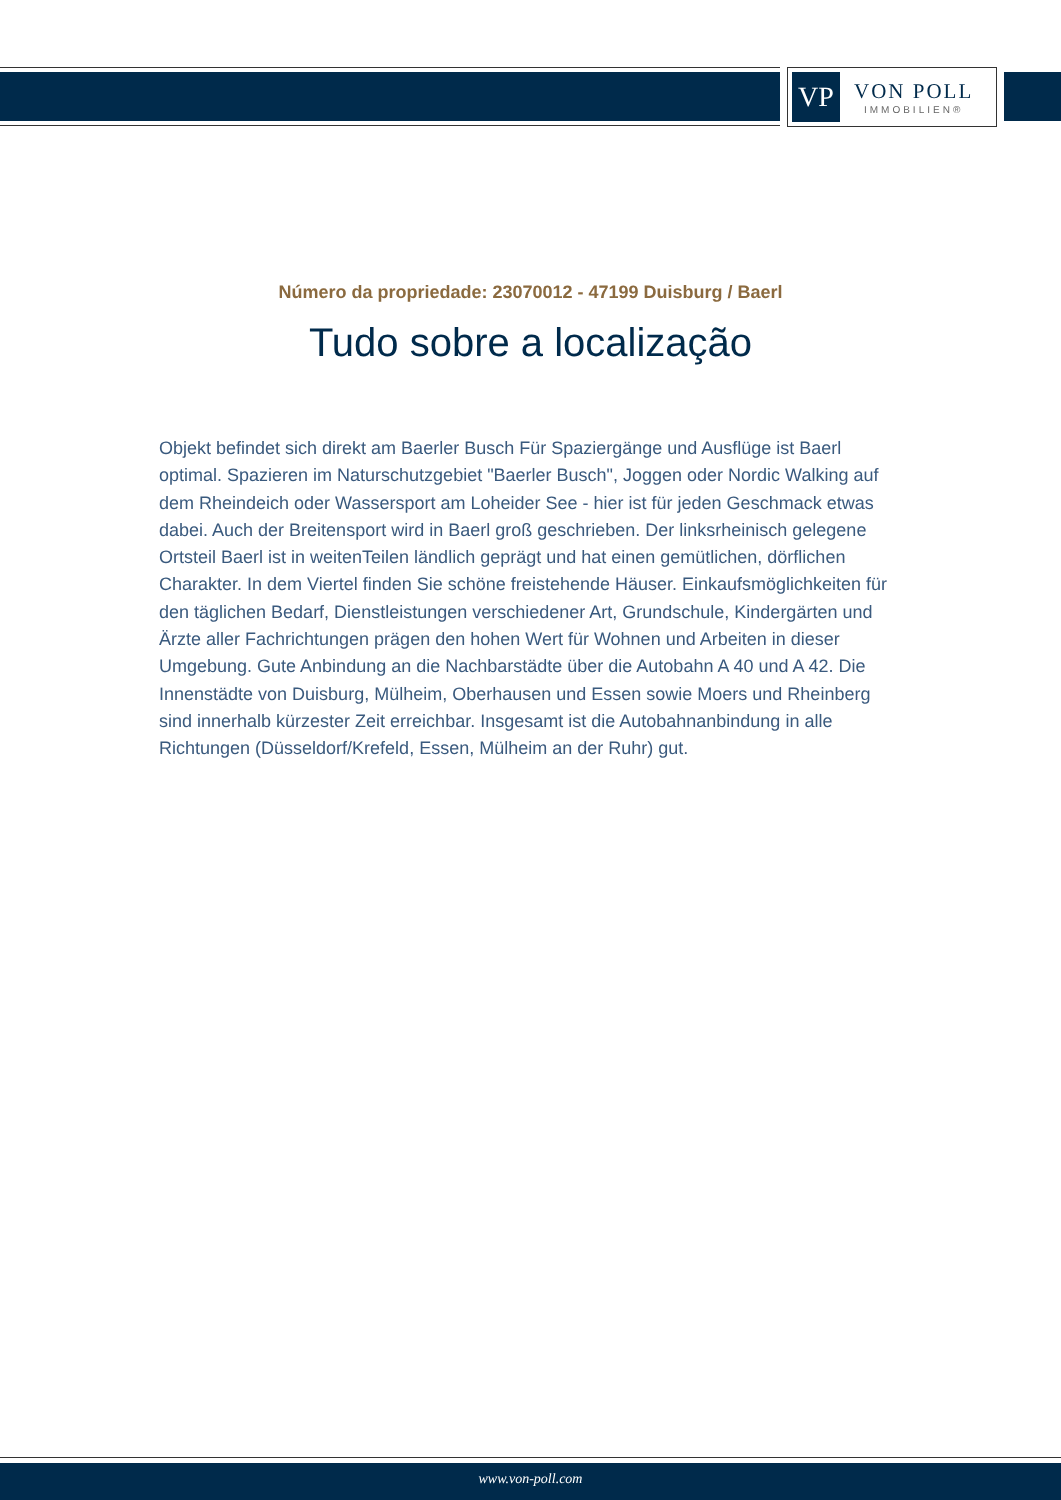VP
VON POLL
IMMOBILIEN®
Número da propriedade: 23070012 - 47199 Duisburg / Baerl
Tudo sobre a localização
Objekt befindet sich direkt am Baerler Busch Für Spaziergänge und Ausflüge ist Baerl optimal. Spazieren im Naturschutzgebiet "Baerler Busch", Joggen oder Nordic Walking auf dem Rheindeich oder Wassersport am Loheider See - hier ist für jeden Geschmack etwas dabei. Auch der Breitensport wird in Baerl groß geschrieben. Der linksrheinisch gelegene Ortsteil Baerl ist in weitenTeilen ländlich geprägt und hat einen gemütlichen, dörflichen Charakter. In dem Viertel finden Sie schöne freistehende Häuser. Einkaufsmöglichkeiten für den täglichen Bedarf, Dienstleistungen verschiedener Art, Grundschule, Kindergärten und Ärzte aller Fachrichtungen prägen den hohen Wert für Wohnen und Arbeiten in dieser Umgebung. Gute Anbindung an die Nachbarstädte über die Autobahn A 40 und A 42. Die Innenstädte von Duisburg, Mülheim, Oberhausen und Essen sowie Moers und Rheinberg sind innerhalb kürzester Zeit erreichbar. Insgesamt ist die Autobahnanbindung in alle Richtungen (Düsseldorf/Krefeld, Essen, Mülheim an der Ruhr) gut.
www.von-poll.com